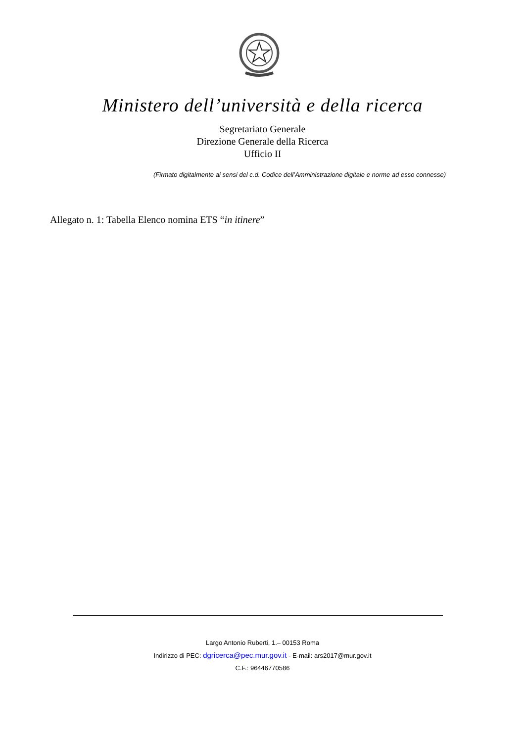Ministero dell’università e della ricerca
Segretariato Generale
Direzione Generale della Ricerca
Ufficio II
(Firmato digitalmente ai sensi del c.d. Codice dell’Amministrazione digitale e norme ad esso connesse)
Allegato n. 1: Tabella Elenco nomina ETS “in itinere”
Largo Antonio Ruberti, 1.– 00153 Roma
Indirizzo di PEC: dgricerca@pec.mur.gov.it - E-mail: ars2017@mur.gov.it
C.F.: 96446770586